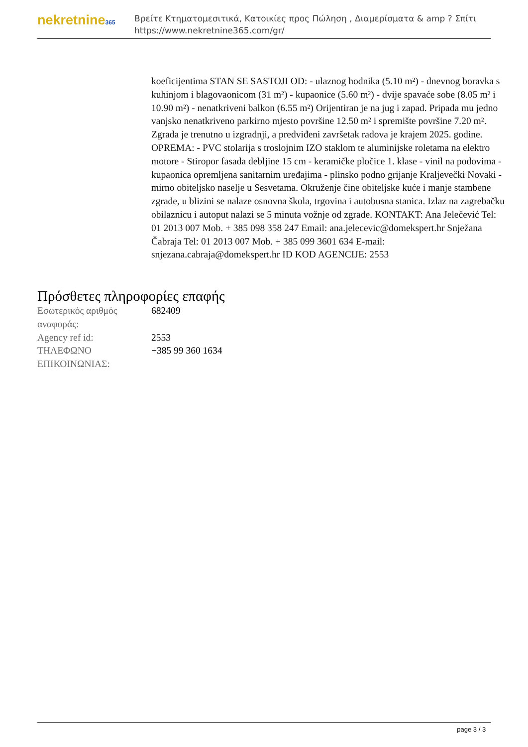nekretnine365
Βρείτε Κτηματομεσιτικά, Κατοικίες προς Πώληση , Διαμερίσματα & amp ? Σπίτι
https://www.nekretnine365.com/gr/
koeficijentima STAN SE SASTOJI OD: - ulaznog hodnika (5.10 m²) - dnevnog boravka s kuhinjom i blagovaonicom (31 m²) - kupaonice (5.60 m²) - dvije spavaće sobe (8.05 m² i 10.90 m²) - nenatkriveni balkon (6.55 m²) Orijentiran je na jug i zapad. Pripada mu jedno vanjsko nenatkriveno parkirno mjesto površine 12.50 m² i spremište površine 7.20 m². Zgrada je trenutno u izgradnji, a predviđeni završetak radova je krajem 2025. godine. OPREMA: - PVC stolarija s troslojnim IZO staklom te aluminijske roletama na elektro motore - Stiropor fasada debljine 15 cm - keramičke pločice 1. klase - vinil na podovima - kupaonica opremljena sanitarnim uređajima - plinsko podno grijanje Kraljevečki Novaki - mirno obiteljsko naselje u Sesvetama. Okruženje čine obiteljske kuće i manje stambene zgrade, u blizini se nalaze osnovna škola, trgovina i autobusna stanica. Izlaz na zagrebačku obilaznicu i autoput nalazi se 5 minuta vožnje od zgrade. KONTAKT: Ana Jelečević Tel: 01 2013 007 Mob. + 385 098 358 247 Email: ana.jelecevic@domekspert.hr Snježana Čabraja Tel: 01 2013 007 Mob. + 385 099 3601 634 E-mail: snjezana.cabraja@domekspert.hr ID KOD AGENCIJE: 2553
Πρόσθετες πληροφορίες επαφής
| Εσωτερικός αριθμός αναφοράς: | 682409 |
| Agency ref id: | 2553 |
| ΤΗΛΕΦΩΝΟ ΕΠΙΚΟΙΝΩΝΙΑΣ: | +385 99 360 1634 |
page 3 / 3